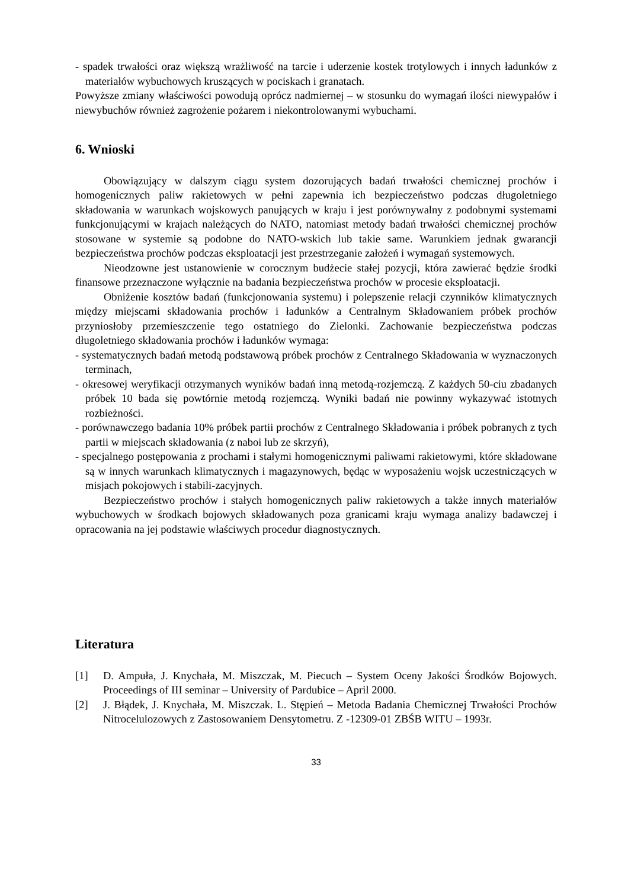- spadek trwałości oraz większą wrażliwość na tarcie i uderzenie kostek trotylowych i innych ładunków z materiałów wybuchowych kruszących w pociskach i granatach.
Powyższe zmiany właściwości powodują oprócz nadmiernej – w stosunku do wymagań ilości niewypałów i niewybuchów również zagrożenie pożarem i niekontrolowanymi wybuchami.
6. Wnioski
Obowiązujący w dalszym ciągu system dozorujących badań trwałości chemicznej prochów i homogenicznych paliw rakietowych w pełni zapewnia ich bezpieczeństwo podczas długoletniego składowania w warunkach wojskowych panujących w kraju i jest porównywalny z podobnymi systemami funkcjonującymi w krajach należących do NATO, natomiast metody badań trwałości chemicznej prochów stosowane w systemie są podobne do NATO-wskich lub takie same. Warunkiem jednak gwarancji bezpieczeństwa prochów podczas eksploatacji jest przestrzeganie założeń i wymagań systemowych.
Nieodzowne jest ustanowienie w corocznym budżecie stałej pozycji, która zawierać będzie środki finansowe przeznaczone wyłącznie na badania bezpieczeństwa prochów w procesie eksploatacji.
Obniżenie kosztów badań (funkcjonowania systemu) i polepszenie relacji czynników klimatycznych między miejscami składowania prochów i ładunków a Centralnym Składowaniem próbek prochów przyniosłoby przemieszczenie tego ostatniego do Zielonki. Zachowanie bezpieczeństwa podczas długoletniego składowania prochów i ładunków wymaga:
- systematycznych badań metodą podstawową próbek prochów z Centralnego Składowania w wyznaczonych terminach,
- okresowej weryfikacji otrzymanych wyników badań inną metodą-rozjemczą. Z każdych 50-ciu zbadanych próbek 10 bada się powtórnie metodą rozjemczą. Wyniki badań nie powinny wykazywać istotnych rozbieżności.
- porównawczego badania 10% próbek partii prochów z Centralnego Składowania i próbek pobranych z tych partii w miejscach składowania (z naboi lub ze skrzyń),
- specjalnego postępowania z prochami i stałymi homogenicznymi paliwami rakietowymi, które składowane są w innych warunkach klimatycznych i magazynowych, będąc w wyposażeniu wojsk uczestniczących w misjach pokojowych i stabili-zacyjnych.
Bezpieczeństwo prochów i stałych homogenicznych paliw rakietowych a także innych materiałów wybuchowych w środkach bojowych składowanych poza granicami kraju wymaga analizy badawczej i opracowania na jej podstawie właściwych procedur diagnostycznych.
Literatura
[1] D. Ampuła, J. Knychała, M. Miszczak, M. Piecuch – System Oceny Jakości Środków Bojowych. Proceedings of III seminar – University of Pardubice – April 2000.
[2] J. Błądek, J. Knychała, M. Miszczak. L. Stępień – Metoda Badania Chemicznej Trwałości Prochów Nitrocelulozowych z Zastosowaniem Densytometru. Z -12309-01 ZBŚB WITU – 1993r.
33